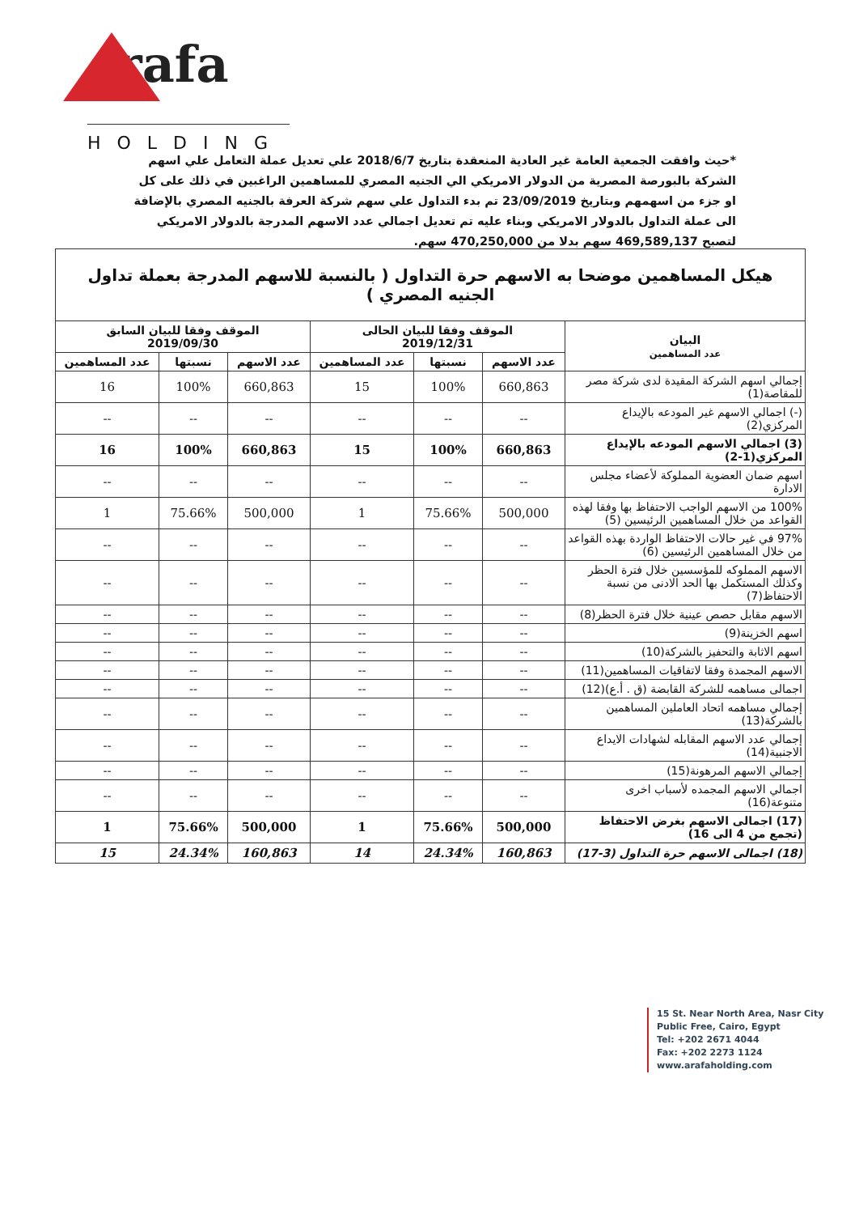rafa
HOLDING
*حيث وافقت الجمعية العامة غير العادية المنعقدة بتاريخ 2018/6/7 علي تعديل عملة التعامل علي اسهم الشركة بالبورصة المصرية من الدولار الامريكي الي الجنيه المصري للمساهمين الراغبين في ذلك على كل او جزء من اسهمهم وبتاريخ 23/09/2019 تم بدء التداول علي سهم شركة العرفة بالجنيه المصري بالإضافة الى عملة التداول بالدولار الامريكي وبناء عليه تم تعديل اجمالي عدد الاسهم المدرجة بالدولار الامريكي لتصبح 469,589,137 سهم بدلا من 470,250,000 سهم.
| هيكل المساهمين موضحا به الاسهم حرة التداول ( بالنسبة للاسهم المدرجة بعملة تداول الجنيه المصري ) | | | | | | |
| البيان عدد المساهمين | الموقف وفقا للبيان الحالى 2019/12/31 | | | الموقف وفقا للبيان السابق 2019/09/30 | | |
| | عدد الاسهم | نسبتها | عدد المساهمين | عدد الاسهم | نسبتها | عدد المساهمين |
| إجمالي اسهم الشركة المقيدة لدى شركة مصر للمقاصة(1) | 660,863 | 100% | 15 | 660,863 | 100% | 16 |
| (-) اجمالي الاسهم غير المودعه بالإيداع المركزي(2) | -- | -- | -- | -- | -- | -- |
| (3) اجمالي الاسهم المودعه بالإيداع المركزي(1-2) | 660,863 | 100% | 15 | 660,863 | 100% | 16 |
| اسهم ضمان العضوية المملوكة لأعضاء مجلس الادارة | -- | -- | -- | -- | -- | -- |
| 100% من الاسهم الواجب الاحتفاظ بها وفقا لهذه القواعد من خلال المساهمين الرئيسين (5) | 500,000 | 75.66% | 1 | 500,000 | 75.66% | 1 |
| 97% في غير حالات الاحتفاظ الواردة بهذه القواعد من خلال المساهمين الرئيسين (6) | -- | -- | -- | -- | -- | -- |
| الاسهم المملوكه للمؤسسين خلال فترة الحظر وكذلك المستكمل بها الحد الادنى من نسبة الاحتفاظ(7) | -- | -- | -- | -- | -- | -- |
| الاسهم مقابل حصص عينية خلال فترة الحظر(8) | -- | -- | -- | -- | -- | -- |
| اسهم الخزينة(9) | -- | -- | -- | -- | -- | -- |
| اسهم الاثابة والتحفيز بالشركة(10) | -- | -- | -- | -- | -- | -- |
| الاسهم المجمدة وفقا لاتفاقيات المساهمين(11) | -- | -- | -- | -- | -- | -- |
| اجمالى مساهمه للشركة القابضة (ق . أ.ع)(12) | -- | -- | -- | -- | -- | -- |
| إجمالي مساهمه اتحاد العاملين المساهمين بالشركة(13) | -- | -- | -- | -- | -- | -- |
| إجمالي عدد الاسهم المقابله لشهادات الايداع الاجنبية(14) | -- | -- | -- | -- | -- | -- |
| إجمالي الاسهم المرهونة(15) | -- | -- | -- | -- | -- | -- |
| اجمالي الاسهم المجمده لأسباب اخرى متنوعة(16) | -- | -- | -- | -- | -- | -- |
| (17) اجمالى الاسهم بغرض الاحتفاظ (تجمع من 4 الى 16) | 500,000 | 75.66% | 1 | 500,000 | 75.66% | 1 |
| (18) اجمالى الاسهم حرة التداول (3-17) | 160,863 | 24.34% | 14 | 160,863 | 24.34% | 15 |
15 St. Near North Area, Nasr City
Public Free, Cairo, Egypt
Tel: +202 2671 4044
Fax: +202 2273 1124
www.arafaholding.com